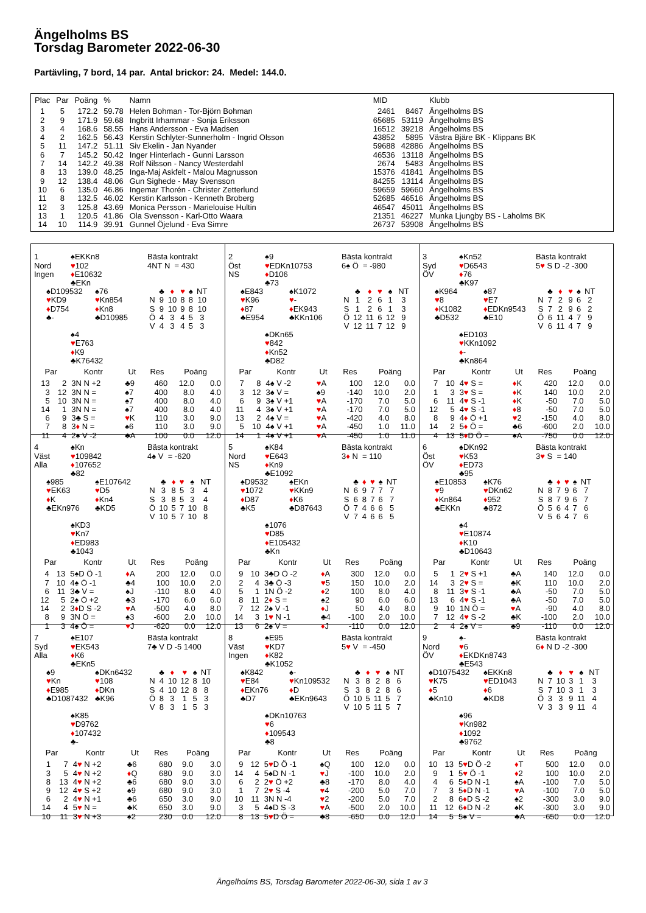Ängelholms BS
Torsdag Barometer 2022-06-30
Partävling, 7 bord, 14 par. Antal brickor: 24. Medel: 144.0.
| Plac | Par | Poäng | % | Namn | MID | | Klubb |
| --- | --- | --- | --- | --- | --- | --- | --- |
| 1 | 5 | 172.2 | 59.78 | Helen Bohman - Tor-Björn Bohman | 2461 | 8467 | Ängelholms BS |
| 2 | 9 | 171.9 | 59.68 | Ingbritt Irhammar - Sonja Eriksson | 65685 | 53119 | Ängelholms BS |
| 3 | 4 | 168.6 | 58.55 | Hans Andersson - Eva Madsen | 16512 | 39218 | Ängelholms BS |
| 4 | 2 | 162.5 | 56.43 | Kerstin Schlyter-Sunnerholm - Ingrid Olsson | 43852 | 5895 | Västra Bjäre BK - Klippans BK |
| 5 | 11 | 147.2 | 51.11 | Siv Ekelin - Jan Nyander | 59688 | 42886 | Ängelholms BS |
| 6 | 7 | 145.2 | 50.42 | Inger Hinterlach - Gunni Larsson | 46536 | 13118 | Ängelholms BS |
| 7 | 14 | 142.2 | 49.38 | Rolf Nilsson - Nancy Westerdahl | 2674 | 5483 | Ängelholms BS |
| 8 | 13 | 139.0 | 48.25 | Inga-Maj Askfelt - Malou Magnusson | 15376 | 41841 | Ängelholms BS |
| 9 | 12 | 138.4 | 48.06 | Gun Sighede - May Svensson | 84255 | 13114 | Ängelholms BS |
| 10 | 6 | 135.0 | 46.86 | Ingemar Thorén - Christer Zetterlund | 59659 | 59660 | Ängelholms BS |
| 11 | 8 | 132.5 | 46.02 | Kerstin Karlsson - Kenneth Broberg | 52685 | 46516 | Ängelholms BS |
| 12 | 3 | 125.8 | 43.69 | Monica Persson - Marielouise Hultin | 46547 | 45011 | Ängelholms BS |
| 13 | 1 | 120.5 | 41.86 | Ola Svensson - Karl-Otto Waara | 21351 | 46227 | Munka Ljungby BS - Laholms BK |
| 14 | 10 | 114.9 | 39.91 | Gunnel Öjelund - Eva Simre | 26737 | 53908 | Ängelholms BS |
1
Nord
Ingen
♠EKKn8
♥102
♦E10632
♣EKn
Bästa kontrakt
4NT N = 430
♠D109532
♥KD9
♦D754
♣-
♠76
♥Kn854
♦Kn8
♣D10985
| | ♣ | ♦ | ♥ | ♠ | NT |
| N | 9 | 10 | 8 | 8 | 10 |
| S | 9 | 10 | 9 | 8 | 10 |
| Ö | 4 | 3 | 4 | 5 | 3 |
| V | 4 | 3 | 4 | 5 | 3 |
♠4
♥E763
♦K9
♣K76432
| Par | | Kontr | Ut | Res | Poäng | |
| --- | --- | --- | --- | --- | --- | --- |
| 13 | 2 | 3N N +2 | ♣9 | 460 | 12.0 | 0.0 |
| 3 | 12 | 3N N = | ♠7 | 400 | 8.0 | 4.0 |
| 5 | 10 | 3N N = | ♠7 | 400 | 8.0 | 4.0 |
| 14 | 1 | 3N N = | ♠7 | 400 | 8.0 | 4.0 |
| 6 | 9 | 3♣ S = | ♥ K | 110 | 3.0 | 9.0 |
| 7 | 8 | 3 ♦ N = | ♠6 | 110 | 3.0 | 9.0 |
| 11 | 4 | 2♠ V -2 | ♣A | 100 | 0.0 | 12.0 |
2
Öst
NS
♠9
♥EDKn10753
♦D106
♣73
Bästa kontrakt
6♠ Ö = -980
♠E843
♥K96
♦87
♣E954
♠K1072
♥-
♦EK943
♣KKn106
| | ♣ | ♦ | ♥ | ♠ | NT |
| N | 1 | 2 | 6 | 1 | 3 |
| S | 1 | 2 | 6 | 1 | 3 |
| Ö | 12 | 11 | 6 | 12 | 9 |
| V | 12 | 11 | 7 | 12 | 9 |
♠DKn65
♥842
♦Kn52
♣D82
| Par | | Kontr | Ut | Res | Poäng | |
| --- | --- | --- | --- | --- | --- | --- |
| 7 | 8 | 4♠ V -2 | ♥ A | 100 | 12.0 | 0.0 |
| 3 | 12 | 3♠ V = | ♠9 | -140 | 10.0 | 2.0 |
| 6 | 9 | 3♠ V +1 | ♥ A | -170 | 7.0 | 5.0 |
| 11 | 4 | 3♠ V +1 | ♥ A | -170 | 7.0 | 5.0 |
| 13 | 2 | 4♠ V = | ♥ A | -420 | 4.0 | 8.0 |
| 5 | 10 | 4♠ V +1 | ♥ A | -450 | 1.0 | 11.0 |
| 14 | 1 | 4♠ V +1 | ♥ A | -450 | 1.0 | 11.0 |
3
Syd
ÖV
♠Kn52
♥D6543
♦76
♣K97
Bästa kontrakt
5♥ S D -2 -300
♠K964
♥8
♦K1082
♣D532
♠87
♥E7
♦EDKn9543
♣E10
| | ♣ | ♦ | ♥ | ♠ | NT |
| N | 7 | 2 | 9 | 6 | 2 |
| S | 7 | 2 | 9 | 6 | 2 |
| Ö | 6 | 11 | 4 | 7 | 9 |
| V | 6 | 11 | 4 | 7 | 9 |
♠ED103
♥KKn1092
♦-
♣Kn864
| Par | | Kontr | Ut | Res | Poäng | |
| --- | --- | --- | --- | --- | --- | --- |
| 7 | 10 | 4 ♥ S = | ♦ K | 420 | 12.0 | 0.0 |
| 1 | 3 | 3 ♥ S = | ♦ K | 140 | 10.0 | 2.0 |
| 6 | 11 | 4 ♥ S -1 | ♦ K | -50 | 7.0 | 5.0 |
| 12 | 5 | 4 ♥ S -1 | ♦ 8 | -50 | 7.0 | 5.0 |
| 8 | 9 | 4 ♦ Ö +1 | ♥ 2 | -150 | 4.0 | 8.0 |
| 14 | 2 | 5 ♦ Ö = | ♣6 | -600 | 2.0 | 10.0 |
| 4 | 13 | 5 ♦ D Ö = | ♠A | -750 | 0.0 | 12.0 |
4
Väst
Alla
♠Kn
♥109842
♦107652
♣82
Bästa kontrakt
4♠ V = -620
♠985
♥EK63
♦K
♣EKn976
♠E107642
♥D5
♦Kn4
♣KD5
| | ♣ | ♦ | ♥ | ♠ | NT |
| N | 3 | 8 | 5 | 3 | 4 |
| S | 3 | 8 | 5 | 3 | 4 |
| Ö | 10 | 5 | 7 | 10 | 8 |
| V | 10 | 5 | 7 | 10 | 8 |
♠KD3
♥Kn7
♦ED983
♣1043
| Par | | Kontr | Ut | Res | Poäng | |
| --- | --- | --- | --- | --- | --- | --- |
| 4 | 13 | 5♠D Ö -1 | ♦ A | 200 | 12.0 | 0.0 |
| 7 | 10 | 4♠ Ö -1 | ♣4 | 100 | 10.0 | 2.0 |
| 6 | 11 | 3♣ V = | ♠J | -110 | 8.0 | 4.0 |
| 12 | 5 | 2♠ Ö +2 | ♣3 | -170 | 6.0 | 6.0 |
| 14 | 2 | 3 ♦ D S -2 | ♥ A | -500 | 4.0 | 8.0 |
| 8 | 9 | 3N Ö = | ♠3 | -600 | 2.0 | 10.0 |
| 1 | 3 | 4♠ Ö = | ♥ J | -620 | 0.0 | 12.0 |
5
Nord
NS
♠K84
♥E643
♦Kn9
♣E1092
Bästa kontrakt
3♦ N = 110
♠D9532
♥1072
♦D87
♣K5
♠EKn
♥KKn9
♦K6
♣D87643
| | ♣ | ♦ | ♥ | ♠ | NT |
| N | 6 | 9 | 7 | 7 | 7 |
| S | 6 | 8 | 7 | 6 | 7 |
| Ö | 7 | 4 | 6 | 6 | 5 |
| V | 7 | 4 | 6 | 6 | 5 |
♠1076
♥D85
♦E105432
♣Kn
| Par | | Kontr | Ut | Res | Poäng | |
| --- | --- | --- | --- | --- | --- | --- |
| 9 | 10 | 3♣D Ö -2 | ♦ A | 300 | 12.0 | 0.0 |
| 2 | 4 | 3♣ Ö -3 | ♥ 5 | 150 | 10.0 | 2.0 |
| 5 | 1 | 1N Ö -2 | ♦ 2 | 100 | 8.0 | 4.0 |
| 8 | 11 | 2 ♦ S = | ♠2 | 90 | 6.0 | 6.0 |
| 7 | 12 | 2♠ V -1 | ♦ J | 50 | 4.0 | 8.0 |
| 14 | 3 | 1 ♥ N -1 | ♣4 | -100 | 2.0 | 10.0 |
| 13 | 6 | 2♠ V = | ♦ J | -110 | 0.0 | 12.0 |
6
Öst
ÖV
♠DKn92
♥K53
♦ED73
♣95
Bästa kontrakt
3♥ S = 140
♠E10853
♥9
♦Kn864
♣EKKn
♠K76
♥DKn62
♦952
♣872
| | ♣ | ♦ | ♥ | ♠ | NT |
| N | 8 | 7 | 9 | 6 | 7 |
| S | 8 | 7 | 9 | 6 | 7 |
| Ö | 5 | 6 | 4 | 7 | 6 |
| V | 5 | 6 | 4 | 7 | 6 |
♠4
♥E10874
♦K10
♣D10643
| Par | | Kontr | Ut | Res | Poäng | |
| --- | --- | --- | --- | --- | --- | --- |
| 5 | 1 | 2 ♥ S +1 | ♣A | 140 | 12.0 | 0.0 |
| 14 | 3 | 2 ♥ S = | ♣K | 110 | 10.0 | 2.0 |
| 8 | 11 | 3 ♥ S -1 | ♣A | -50 | 7.0 | 5.0 |
| 13 | 6 | 4 ♥ S -1 | ♣A | -50 | 7.0 | 5.0 |
| 9 | 10 | 1N Ö = | ♥ A | -90 | 4.0 | 8.0 |
| 7 | 12 | 4 ♥ S -2 | ♣K | -100 | 2.0 | 10.0 |
| 2 | 4 | 2♠ V = | ♣9 | -110 | 0.0 | 12.0 |
7
Syd
Alla
♠E107
♥EK543
♦K6
♣EKn5
Bästa kontrakt
7♣ V D -5 1400
♠9
♥Kn
♦E985
♣D1087432
♠DKn6432
♥108
♦DKn
♣K96
| | ♣ | ♦ | ♥ | ♠ | NT |
| N | 4 | 10 | 12 | 8 | 10 |
| S | 4 | 10 | 12 | 8 | 8 |
| Ö | 8 | 3 | 1 | 5 | 3 |
| V | 8 | 3 | 1 | 5 | 3 |
♠K85
♥D9762
♦107432
♣-
| Par | | Kontr | Ut | Res | Poäng | |
| --- | --- | --- | --- | --- | --- | --- |
| 1 | 7 | 4 ♥ N +2 | ♣6 | 680 | 9.0 | 3.0 |
| 3 | 5 | 4 ♥ N +2 | ♦ Q | 680 | 9.0 | 3.0 |
| 8 | 13 | 4 ♥ N +2 | ♣6 | 680 | 9.0 | 3.0 |
| 9 | 12 | 4 ♥ S +2 | ♠9 | 680 | 9.0 | 3.0 |
| 6 | 2 | 4 ♥ N +1 | ♣6 | 650 | 3.0 | 9.0 |
| 14 | 4 | 5 ♥ N = | ♣K | 650 | 3.0 | 9.0 |
| 10 | 11 | 3 ♥ N +3 | ♠2 | 230 | 0.0 | 12.0 |
8
Väst
Ingen
♠E95
♥KD7
♦K82
♣K1052
Bästa kontrakt
5♥ V = -450
♠K842
♥E84
♦EKn76
♣D7
♠-
♥Kn109532
♦D
♣EKn9643
| | ♣ | ♦ | ♥ | ♠ | NT |
| N | 3 | 8 | 2 | 8 | 6 |
| S | 3 | 8 | 2 | 8 | 6 |
| Ö | 10 | 5 | 11 | 5 | 7 |
| V | 10 | 5 | 11 | 5 | 7 |
♠DKn10763
♥6
♦109543
♣8
| Par | | Kontr | Ut | Res | Poäng | |
| --- | --- | --- | --- | --- | --- | --- |
| 9 | 12 | 5 ♥ D Ö -1 | ♠Q | 100 | 12.0 | 0.0 |
| 14 | 4 | 5♠D N -1 | ♥ J | -100 | 10.0 | 2.0 |
| 6 | 2 | 2 ♥ Ö +2 | ♣8 | -170 | 8.0 | 4.0 |
| 1 | 7 | 2 ♥ S -4 | ♥ 4 | -200 | 5.0 | 7.0 |
| 10 | 11 | 3N N -4 | ♥ 2 | -200 | 5.0 | 7.0 |
| 3 | 5 | 4♠D S -3 | ♥ A | -500 | 2.0 | 10.0 |
| 8 | 13 | 5 ♥ D Ö = | ♣8 | -650 | 0.0 | 12.0 |
9
Nord
ÖV
♠-
♥6
♦EKDKn8743
♣E543
Bästa kontrakt
6♦ N D -2 -300
♠D1075432
♥K75
♦5
♣Kn10
♠EKKn8
♥ED1043
♦6
♣KD8
| | ♣ | ♦ | ♥ | ♠ | NT |
| N | 7 | 10 | 3 | 1 | 3 |
| S | 7 | 10 | 3 | 1 | 3 |
| Ö | 3 | 3 | 9 | 11 | 4 |
| V | 3 | 3 | 9 | 11 | 4 |
♠96
♥Kn982
♦1092
♣9762
| Par | | Kontr | Ut | Res | Poäng | |
| --- | --- | --- | --- | --- | --- | --- |
| 10 | 13 | 5 ♥ D Ö -2 | ♦ T | 500 | 12.0 | 0.0 |
| 9 | 1 | 5 ♥ Ö -1 | ♦ 2 | 100 | 10.0 | 2.0 |
| 4 | 6 | 5 ♦ D N -1 | ♠A | -100 | 7.0 | 5.0 |
| 7 | 3 | 5 ♦ D N -1 | ♥ A | -100 | 7.0 | 5.0 |
| 2 | 8 | 6 ♦ D S -2 | ♠2 | -300 | 3.0 | 9.0 |
| 11 | 12 | 6 ♦ D N -2 | ♠K | -300 | 3.0 | 9.0 |
| 14 | 5 | 5♠ V = | ♣A | -650 | 0.0 | 12.0 |
Ängelholms BS, Torsdag Barometer 2022-06-30, sida 1 av 3